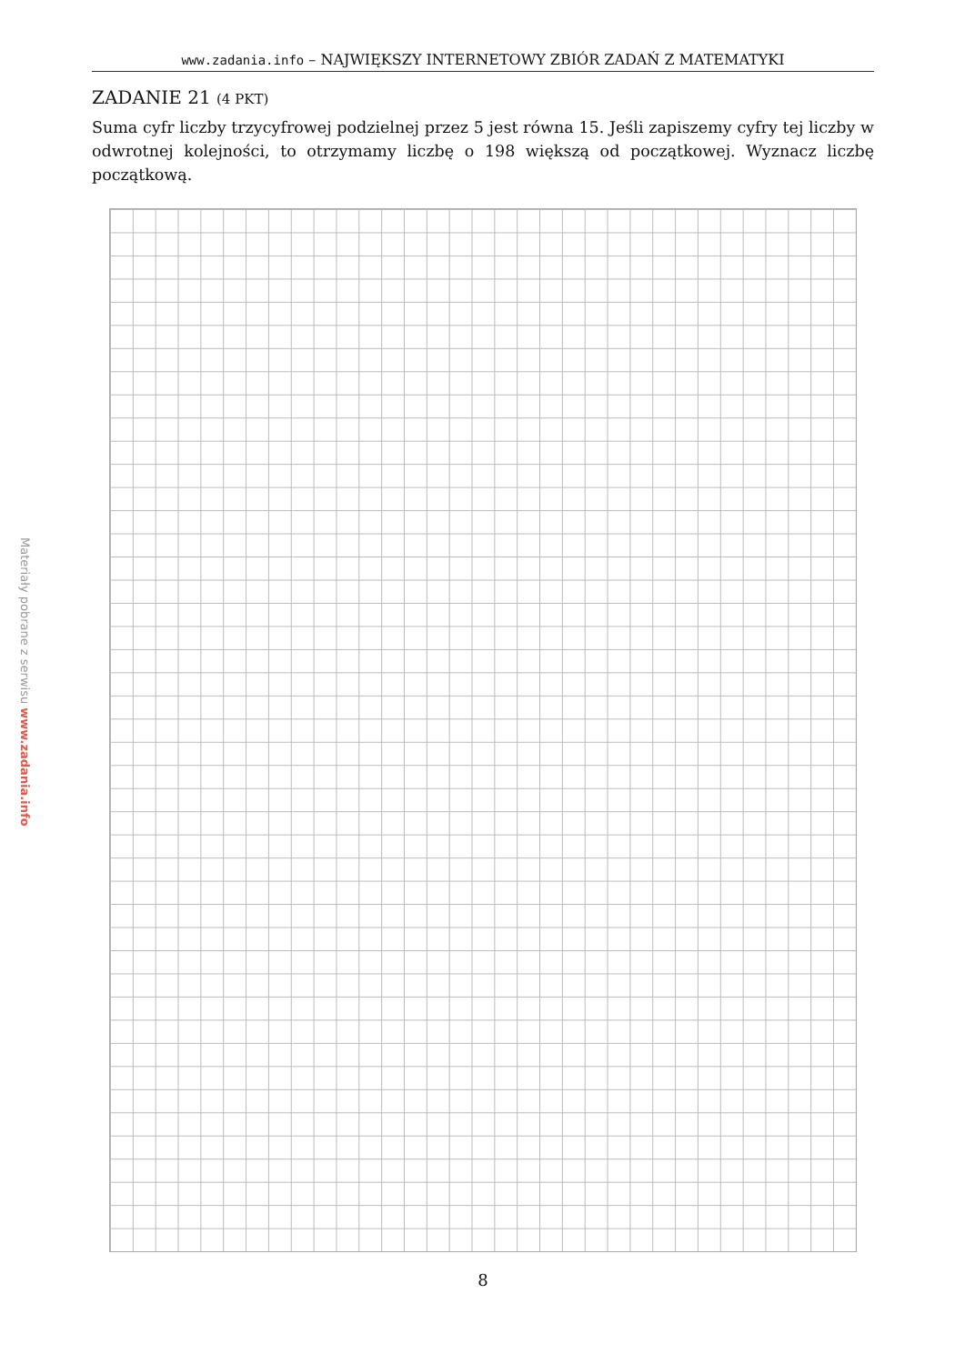Materiały pobrane z serwisu www.zadania.info
www.zadania.info – NAJWIĘKSZY INTERNETOWY ZBIÓR ZADAŃ Z MATEMATYKI
ZADANIE 21 (4 PKT)
Suma cyfr liczby trzycyfrowej podzielnej przez 5 jest równa 15. Jeśli zapiszemy cyfry tej liczby w odwrotnej kolejności, to otrzymamy liczbę o 198 większą od początkowej. Wyznacz liczbę początkową.
8